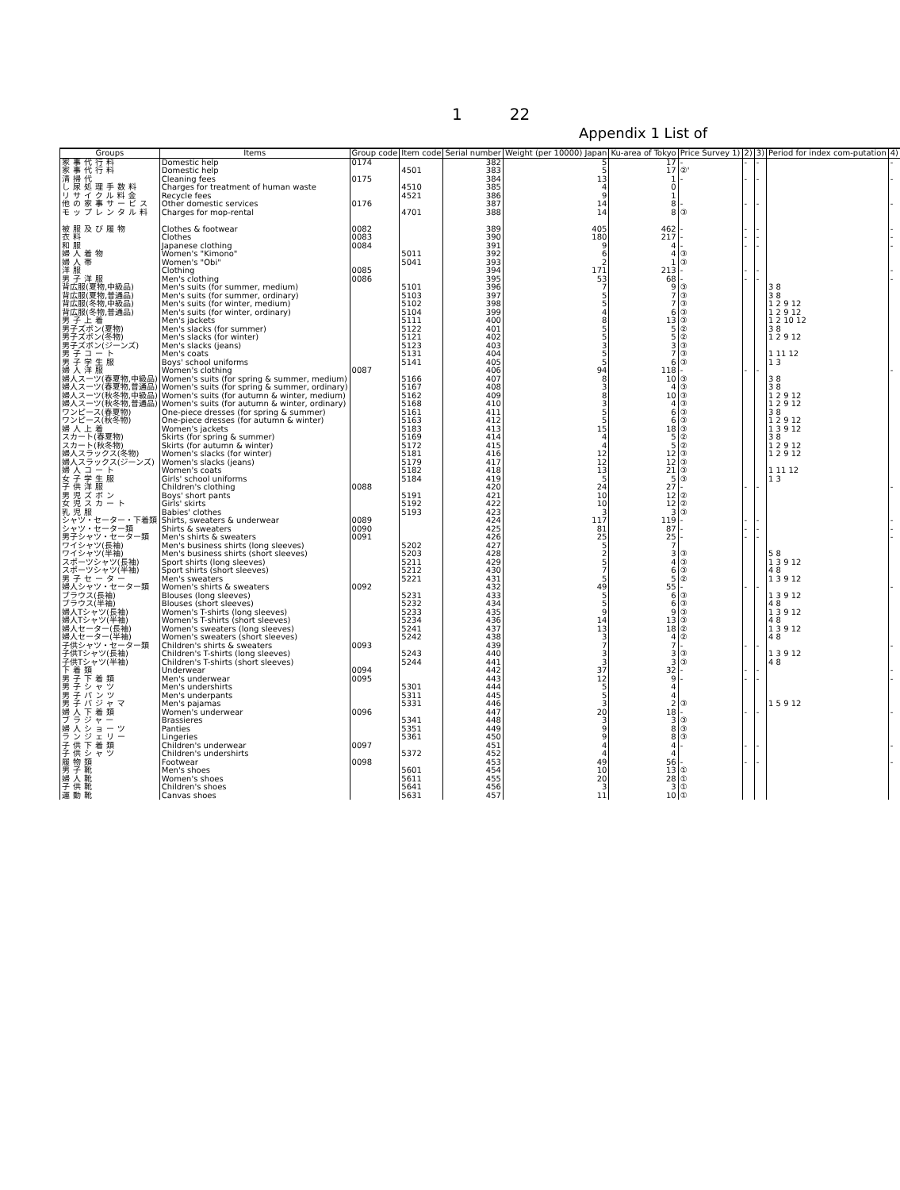1　　　22
Appendix 1 List of
| Groups | Items | Group code | Item code | Serial number | Weight (per 10000) Japan | Ku-area of Tokyo | Price Survey 1) | 2) | 3) | Period for index com-putation | 4) |
| --- | --- | --- | --- | --- | --- | --- | --- | --- | --- | --- | --- |
| 家事代行料 | Domestic help | 0174 | | 382 | 5 | 17 | - | - | - | | - |
| 家事代行料 | Domestic help | | 4501 | 383 | 5 | 17 | ②' | | | | |
| 清掃代 | Cleaning fees | 0175 | | 384 | 13 | 1 | - | - | - | | - |
| し尿処理手数料 | Charges for treatment of human waste | | 4510 | 385 | 4 | 0 | | | | | |
| リサイクル料金 | Recycle fees | | 4521 | 386 | 9 | 1 | | | | | |
| 他の家事サービス | Other domestic services | 0176 | | 387 | 14 | 8 | - | - | - | | - |
| モップレンタル料 | Charges for mop-rental | | 4701 | 388 | 14 | 8 | ③ | | | | |
| 被服及び履物 | Clothes & footwear | 0082 | | 389 | 405 | 462 | - | - | - | | - |
| 衣料 | Clothes | 0083 | | 390 | 180 | 217 | - | - | - | | - |
| 和服 | Japanese clothing | 0084 | | 391 | 9 | 4 | - | - | - | | - |
| 婦人着物 | Women's "Kimono" | | 5011 | 392 | 6 | 4 | ③ | | | | |
| 婦人帯 | Women's "Obi" | | 5041 | 393 | 2 | 1 | ③ | | | | |
| 洋服 | Clothing | 0085 | | 394 | 171 | 213 | - | - | - | | - |
| 男子洋服 | Men's clothing | 0086 | | 395 | 53 | 68 | - | - | - | | - |
| 背広服(夏物,中級品) | Men's suits (for summer, medium) | | 5101 | 396 | 7 | 9 | ③ | | | 3 8 | |
| 背広服(夏物,普通品) | Men's suits (for summer, ordinary) | | 5103 | 397 | 5 | 7 | ③ | | | 3 8 | |
| 背広服(冬物,中級品) | Men's suits (for winter, medium) | | 5102 | 398 | 5 | 7 | ③ | | | 1 2 9 12 | |
| 背広服(冬物,普通品) | Men's suits (for winter, ordinary) | | 5104 | 399 | 4 | 6 | ③ | | | 1 2 9 12 | |
| 男子上着 | Men's jackets | | 5111 | 400 | 8 | 13 | ③ | | | 1 2 10 12 | |
| 男子ズボン(夏物) | Men's slacks (for summer) | | 5122 | 401 | 5 | 5 | ② | | | 3 8 | |
| 男子ズボン(冬物) | Men's slacks (for winter) | | 5121 | 402 | 5 | 5 | ② | | | 1 2 9 12 | |
| 男子ズボン(ジーンズ) | Men's slacks (jeans) | | 5123 | 403 | 3 | 3 | ③ | | | | |
| 男子コート | Men's coats | | 5131 | 404 | 5 | 7 | ③ | | | 1 11 12 | |
| 男子学生服 | Boys' school uniforms | | 5141 | 405 | 5 | 6 | ③ | | | 1 3 | |
| 婦人洋服 | Women's clothing | 0087 | | 406 | 94 | 118 | - | - | - | | - |
| 婦人スーツ(春夏物,中級品) | Women's suits (for spring & summer, medium) | | 5166 | 407 | 8 | 10 | ③ | | | 3 8 | |
| 婦人スーツ(春夏物,普通品) | Women's suits (for spring & summer, ordinary) | | 5167 | 408 | 3 | 4 | ③ | | | 3 8 | |
| 婦人スーツ(秋冬物,中級品) | Women's suits (for autumn & winter, medium) | | 5162 | 409 | 8 | 10 | ③ | | | 1 2 9 12 | |
| 婦人スーツ(秋冬物,普通品) | Women's suits (for autumn & winter, ordinary) | | 5168 | 410 | 3 | 4 | ③ | | | 1 2 9 12 | |
| ワンピース(春夏物) | One-piece dresses (for spring & summer) | | 5161 | 411 | 5 | 6 | ③ | | | 3 8 | |
| ワンピース(秋冬物) | One-piece dresses (for autumn & winter) | | 5163 | 412 | 5 | 6 | ③ | | | 1 2 9 12 | |
| 婦人上着 | Women's jackets | | 5183 | 413 | 15 | 18 | ③ | | | 1 3 9 12 | |
| スカート(春夏物) | Skirts (for spring & summer) | | 5169 | 414 | 4 | 5 | ② | | | 3 8 | |
| スカート(秋冬物) | Skirts (for autumn & winter) | | 5172 | 415 | 4 | 5 | ② | | | 1 2 9 12 | |
| 婦人スラックス(冬物) | Women's slacks (for winter) | | 5181 | 416 | 12 | 12 | ③ | | | 1 2 9 12 | |
| 婦人スラックス(ジーンズ) | Women's slacks (jeans) | | 5179 | 417 | 12 | 12 | ③ | | | | |
| 婦人コート | Women's coats | | 5182 | 418 | 13 | 21 | ③ | | | 1 11 12 | |
| 女子学生服 | Girls' school uniforms | | 5184 | 419 | 5 | 5 | ③ | | | 1 3 | |
| 子供洋服 | Children's clothing | 0088 | | 420 | 24 | 27 | - | - | - | | - |
| 男児ズボン | Boys' short pants | | 5191 | 421 | 10 | 12 | ② | | | | |
| 女児スカート | Girls' skirts | | 5192 | 422 | 10 | 12 | ② | | | | |
| 乳児服 | Babies' clothes | | 5193 | 423 | 3 | 3 | ③ | | | | |
| シャツ・セーター・下着類 | Shirts, sweaters & underwear | 0089 | | 424 | 117 | 119 | - | - | - | | - |
| シャツ・セーター類 | Shirts & sweaters | 0090 | | 425 | 81 | 87 | - | - | - | | - |
| 男子シャツ・セーター類 | Men's shirts & sweaters | 0091 | | 426 | 25 | 25 | - | - | - | | - |
| ワイシャツ(長袖) | Men's business shirts (long sleeves) | | 5202 | 427 | 5 | 7 | | | | | |
| ワイシャツ(半袖) | Men's business shirts (short sleeves) | | 5203 | 428 | 2 | 3 | ③ | | | 5 8 | |
| スポーツシャツ(長袖) | Sport shirts (long sleeves) | | 5211 | 429 | 5 | 4 | ③ | | | 1 3 9 12 | |
| スポーツシャツ(半袖) | Sport shirts (short sleeves) | | 5212 | 430 | 7 | 6 | ③ | | | 4 8 | |
| 男子セーター | Men's sweaters | | 5221 | 431 | 5 | 5 | ② | | | 1 3 9 12 | |
| 婦人シャツ・セーター類 | Women's shirts & sweaters | 0092 | | 432 | 49 | 55 | - | - | - | | - |
| ブラウス(長袖) | Blouses (long sleeves) | | 5231 | 433 | 5 | 6 | ③ | | | 1 3 9 12 | |
| ブラウス(半袖) | Blouses (short sleeves) | | 5232 | 434 | 5 | 6 | ③ | | | 4 8 | |
| 婦人Tシャツ(長袖) | Women's T-shirts (long sleeves) | | 5233 | 435 | 9 | 9 | ③ | | | 1 3 9 12 | |
| 婦人Tシャツ(半袖) | Women's T-shirts (short sleeves) | | 5234 | 436 | 14 | 13 | ③ | | | 4 8 | |
| 婦人セーター(長袖) | Women's sweaters (long sleeves) | | 5241 | 437 | 13 | 18 | ② | | | 1 3 9 12 | |
| 婦人セーター(半袖) | Women's sweaters (short sleeves) | | 5242 | 438 | 3 | 4 | ② | | | 4 8 | |
| 子供シャツ・セーター類 | Children's shirts & sweaters | 0093 | | 439 | 7 | 7 | - | - | - | | - |
| 子供Tシャツ(長袖) | Children's T-shirts (long sleeves) | | 5243 | 440 | 3 | 3 | ③ | | | 1 3 9 12 | |
| 子供Tシャツ(半袖) | Children's T-shirts (short sleeves) | | 5244 | 441 | 3 | 3 | ③ | | | 4 8 | |
| 下着類 | Underwear | 0094 | | 442 | 37 | 32 | - | - | - | | - |
| 男子下着類 | Men's underwear | 0095 | | 443 | 12 | 9 | - | - | - | | - |
| 男子シャツ | Men's undershirts | | 5301 | 444 | 5 | 4 | | | | | |
| 男子パンツ | Men's underpants | | 5311 | 445 | 5 | 4 | | | | | |
| 男子パジャマ | Men's pajamas | | 5331 | 446 | 3 | 2 | ③ | | | 1 5 9 12 | |
| 婦人下着類 | Women's underwear | 0096 | | 447 | 20 | 18 | - | - | - | | - |
| ブラジャー | Brassieres | | 5341 | 448 | 3 | 3 | ③ | | | | |
| 婦人ショーツ | Panties | | 5351 | 449 | 9 | 8 | ③ | | | | |
| ランジェリー | Lingeries | | 5361 | 450 | 9 | 8 | ③ | | | | |
| 子供下着類 | Children's underwear | 0097 | | 451 | 4 | 4 | - | - | - | | - |
| 子供シャツ | Children's undershirts | | 5372 | 452 | 4 | 4 | | | | | |
| 履物類 | Footwear | 0098 | | 453 | 49 | 56 | - | - | - | | - |
| 男子靴 | Men's shoes | | 5601 | 454 | 10 | 13 | ① | | | | |
| 婦人靴 | Women's shoes | | 5611 | 455 | 20 | 28 | ① | | | | |
| 子供靴 | Children's shoes | | 5641 | 456 | 3 | 3 | ① | | | | |
| 運動靴 | Canvas shoes | | 5631 | 457 | 11 | 10 | ① | | | | |